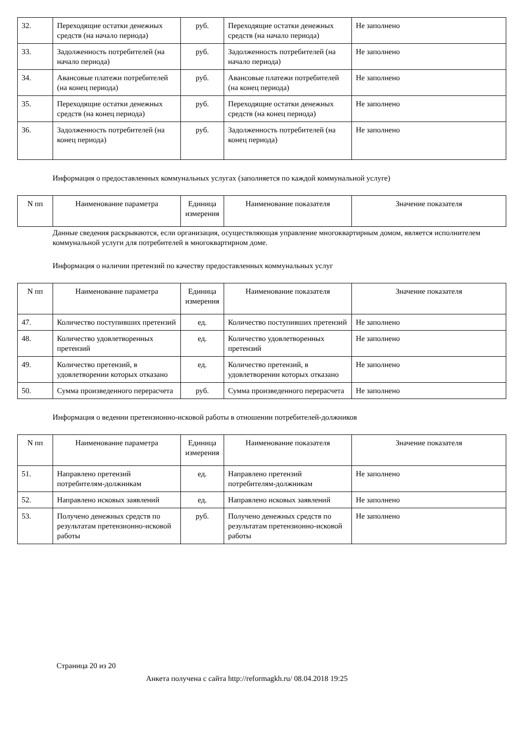| 32. | Переходящие остатки денежных средств (на начало периода) | руб. | Переходящие остатки денежных средств (на начало периода) | Не заполнено |
| 33. | Задолженность потребителей (на начало периода) | руб. | Задолженность потребителей (на начало периода) | Не заполнено |
| 34. | Авансовые платежи потребителей (на конец периода) | руб. | Авансовые платежи потребителей (на конец периода) | Не заполнено |
| 35. | Переходящие остатки денежных средств (на конец периода) | руб. | Переходящие остатки денежных средств (на конец периода) | Не заполнено |
| 36. | Задолженность потребителей (на конец периода) | руб. | Задолженность потребителей (на конец периода) | Не заполнено |
Информация о предоставленных коммунальных услугах (заполняется по каждой коммунальной услуге)
| N пп | Наименование параметра | Единица измерения | Наименование показателя | Значение показателя |
| --- | --- | --- | --- | --- |
Данные сведения раскрываются, если организация, осуществляющая управление многоквартирным домом, является исполнителем коммунальной услуги для потребителей в многоквартирном доме.
Информация о наличии претензий по качеству предоставленных коммунальных услуг
| N пп | Наименование параметра | Единица измерения | Наименование показателя | Значение показателя |
| --- | --- | --- | --- | --- |
| 47. | Количество поступивших претензий | ед. | Количество поступивших претензий | Не заполнено |
| 48. | Количество удовлетворенных претензий | ед. | Количество удовлетворенных претензий | Не заполнено |
| 49. | Количество претензий, в удовлетворении которых отказано | ед. | Количество претензий, в удовлетворении которых отказано | Не заполнено |
| 50. | Сумма произведенного перерасчета | руб. | Сумма произведенного перерасчета | Не заполнено |
Информация о ведении претензионно-исковой работы в отношении потребителей-должников
| N пп | Наименование параметра | Единица измерения | Наименование показателя | Значение показателя |
| --- | --- | --- | --- | --- |
| 51. | Направлено претензий потребителям-должникам | ед. | Направлено претензий потребителям-должникам | Не заполнено |
| 52. | Направлено исковых заявлений | ед. | Направлено исковых заявлений | Не заполнено |
| 53. | Получено денежных средств по результатам претензионно-исковой работы | руб. | Получено денежных средств по результатам претензионно-исковой работы | Не заполнено |
Страница 20 из 20
Анкета получена с сайта http://reformagkh.ru/ 08.04.2018 19:25